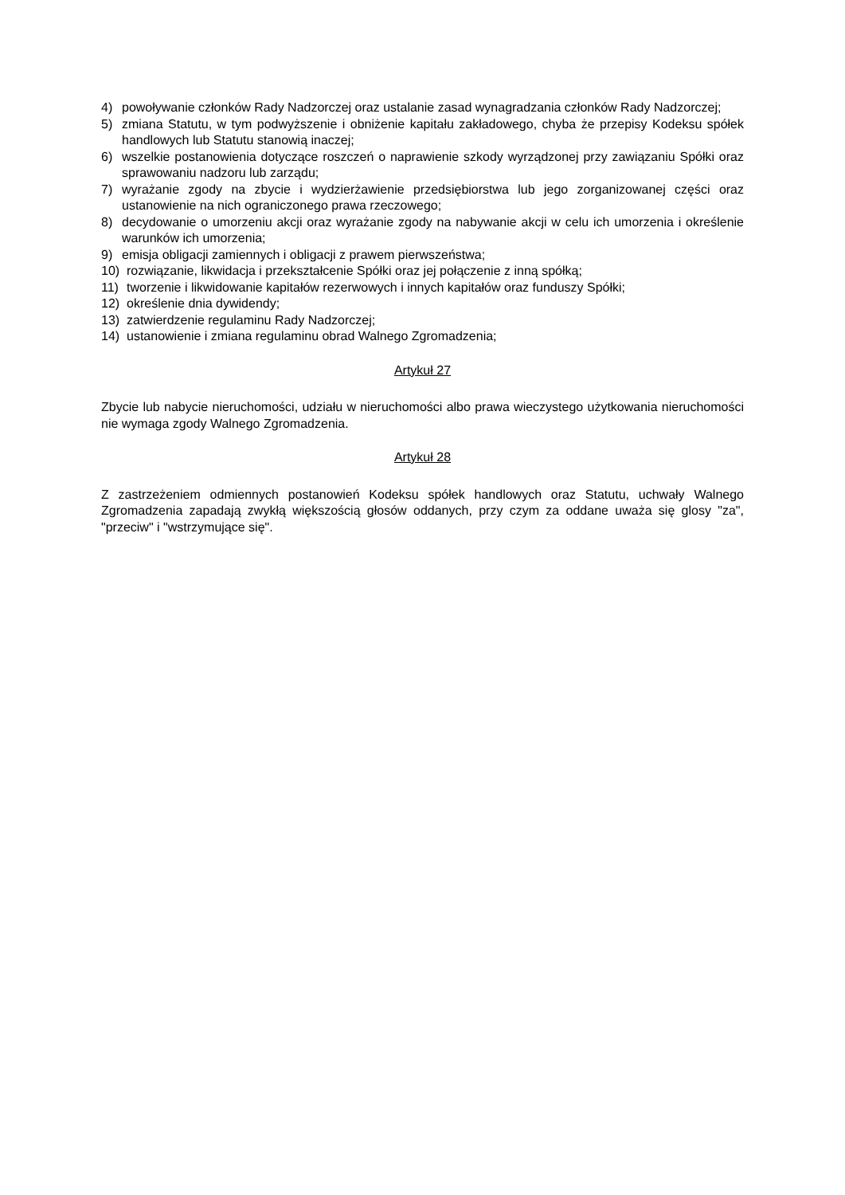4) powoływanie członków Rady Nadzorczej oraz ustalanie zasad wynagradzania członków Rady Nadzorczej;
5) zmiana Statutu, w tym podwyższenie i obniżenie kapitału zakładowego, chyba że przepisy Kodeksu spółek handlowych lub Statutu stanowią inaczej;
6) wszelkie postanowienia dotyczące roszczeń o naprawienie szkody wyrządzonej przy zawiązaniu Spółki oraz sprawowaniu nadzoru lub zarządu;
7) wyrażanie zgody na zbycie i wydzierżawienie przedsiębiorstwa lub jego zorganizowanej części oraz ustanowienie na nich ograniczonego prawa rzeczowego;
8) decydowanie o umorzeniu akcji oraz wyrażanie zgody na nabywanie akcji w celu ich umorzenia i określenie warunków ich umorzenia;
9) emisja obligacji zamiennych i obligacji z prawem pierwszeństwa;
10) rozwiązanie, likwidacja i przekształcenie Spółki oraz jej połączenie z inną spółką;
11) tworzenie i likwidowanie kapitałów rezerwowych i innych kapitałów oraz funduszy Spółki;
12) określenie dnia dywidendy;
13) zatwierdzenie regulaminu Rady Nadzorczej;
14) ustanowienie i zmiana regulaminu obrad Walnego Zgromadzenia;
Artykuł 27
Zbycie lub nabycie nieruchomości, udziału w nieruchomości albo prawa wieczystego użytkowania nieruchomości nie wymaga zgody Walnego Zgromadzenia.
Artykuł 28
Z zastrzeżeniem odmiennych postanowień Kodeksu spółek handlowych oraz Statutu, uchwały Walnego Zgromadzenia zapadają zwykłą większością głosów oddanych, przy czym za oddane uważa się glosy "za", "przeciw" i "wstrzymujące się".